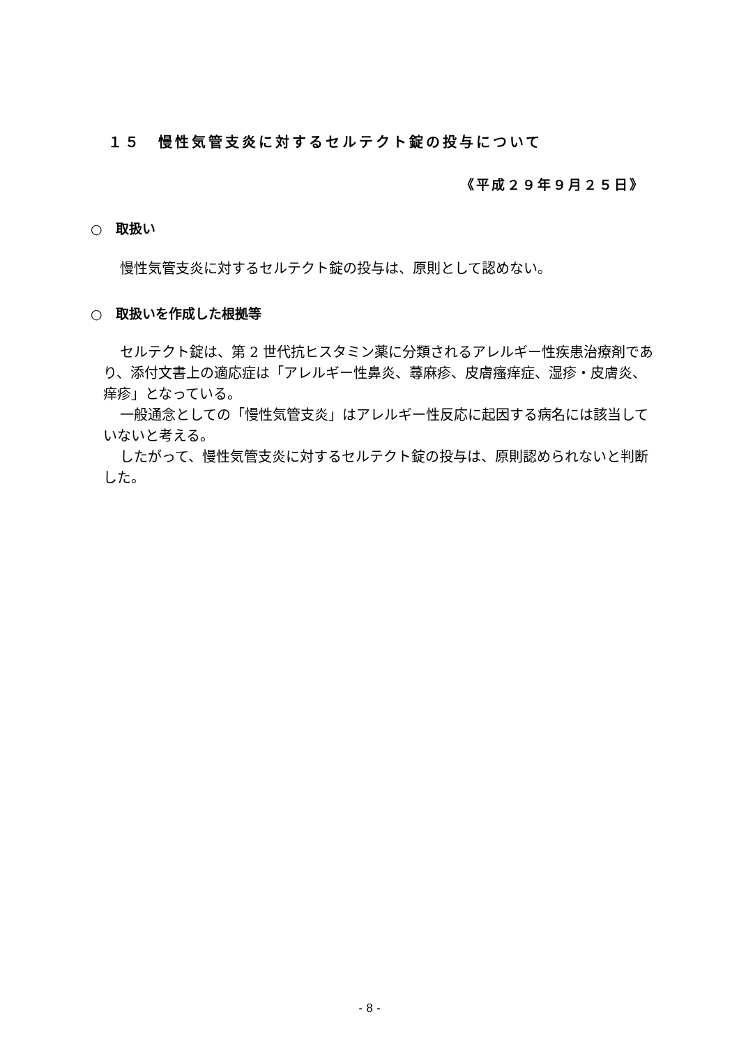１５　慢性気管支炎に対するセルテクト錠の投与について
《平成２９年９月２５日》
○　取扱い
慢性気管支炎に対するセルテクト錠の投与は、原則として認めない。
○　取扱いを作成した根拠等
セルテクト錠は、第 2 世代抗ヒスタミン薬に分類されるアレルギー性疾患治療剤であり、添付文書上の適応症は「アレルギー性鼻炎、蕁麻疹、皮膚瘙痒症、湿疹・皮膚炎、痒疹」となっている。
一般通念としての「慢性気管支炎」はアレルギー性反応に起因する病名には該当していないと考える。
したがって、慢性気管支炎に対するセルテクト錠の投与は、原則認められないと判断した。
- 8 -